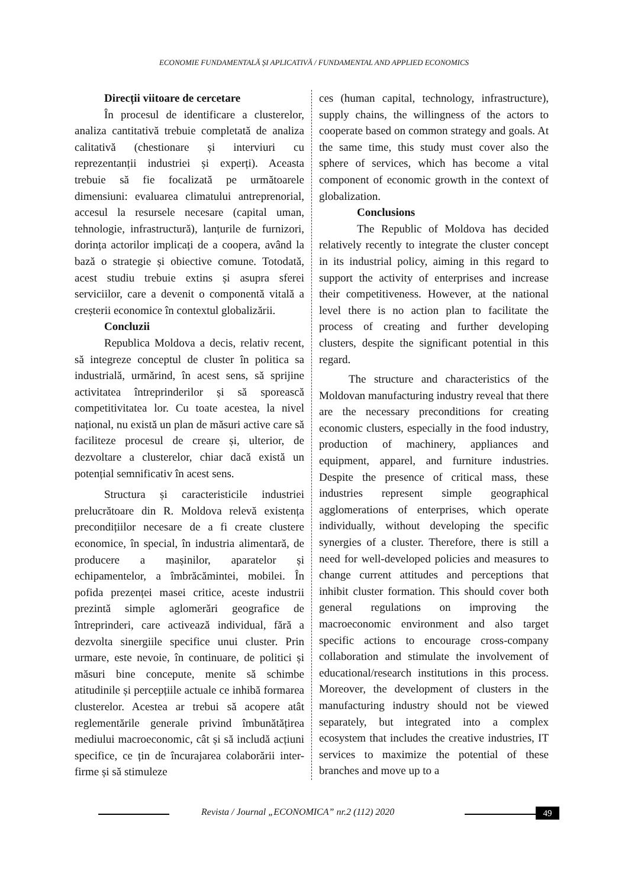ECONOMIE FUNDAMENTALĂ ȘI APLICATIVĂ / FUNDAMENTAL AND APPLIED ECONOMICS
Direcții viitoare de cercetare
În procesul de identificare a clusterelor, analiza cantitativă trebuie completată de analiza calitativă (chestionare și interviuri cu reprezentanții industriei și experți). Aceasta trebuie să fie focalizată pe următoarele dimensiuni: evaluarea climatului antreprenorial, accesul la resursele necesare (capital uman, tehnologie, infrastructură), lanțurile de furnizori, dorința actorilor implicați de a coopera, având la bază o strategie și obiective comune. Totodată, acest studiu trebuie extins și asupra sferei serviciilor, care a devenit o componentă vitală a creșterii economice în contextul globalizării.
Concluzii
Republica Moldova a decis, relativ recent, să integreze conceptul de cluster în politica sa industrială, urmărind, în acest sens, să sprijine activitatea întreprinderilor și să sporească competitivitatea lor. Cu toate acestea, la nivel național, nu există un plan de măsuri active care să faciliteze procesul de creare și, ulterior, de dezvoltare a clusterelor, chiar dacă există un potențial semnificativ în acest sens.
Structura și caracteristicile industriei prelucrătoare din R. Moldova relevă existența precondițiilor necesare de a fi create clustere economice, în special, în industria alimentară, de producere a mașinilor, aparatelor și echipamentelor, a îmbrăcămintei, mobilei. În pofida prezenței masei critice, aceste industrii prezintă simple aglomerări geografice de întreprinderi, care activează individual, fără a dezvolta sinergiile specifice unui cluster. Prin urmare, este nevoie, în continuare, de politici și măsuri bine concepute, menite să schimbe atitudinile și percepțiile actuale ce inhibă formarea clusterelor. Acestea ar trebui să acopere atât reglementările generale privind îmbunătățirea mediului macroeconomic, cât și să includă acțiuni specifice, ce țin de încurajarea colaborării inter-firme și să stimuleze
ces (human capital, technology, infrastructure), supply chains, the willingness of the actors to cooperate based on common strategy and goals. At the same time, this study must cover also the sphere of services, which has become a vital component of economic growth in the context of globalization.
Conclusions
The Republic of Moldova has decided relatively recently to integrate the cluster concept in its industrial policy, aiming in this regard to support the activity of enterprises and increase their competitiveness. However, at the national level there is no action plan to facilitate the process of creating and further developing clusters, despite the significant potential in this regard.
The structure and characteristics of the Moldovan manufacturing industry reveal that there are the necessary preconditions for creating economic clusters, especially in the food industry, production of machinery, appliances and equipment, apparel, and furniture industries. Despite the presence of critical mass, these industries represent simple geographical agglomerations of enterprises, which operate individually, without developing the specific synergies of a cluster. Therefore, there is still a need for well-developed policies and measures to change current attitudes and perceptions that inhibit cluster formation. This should cover both general regulations on improving the macroeconomic environment and also target specific actions to encourage cross-company collaboration and stimulate the involvement of educational/research institutions in this process. Moreover, the development of clusters in the manufacturing industry should not be viewed separately, but integrated into a complex ecosystem that includes the creative industries, IT services to maximize the potential of these branches and move up to a
Revista / Journal „ECONOMICA” nr.2 (112) 2020
49